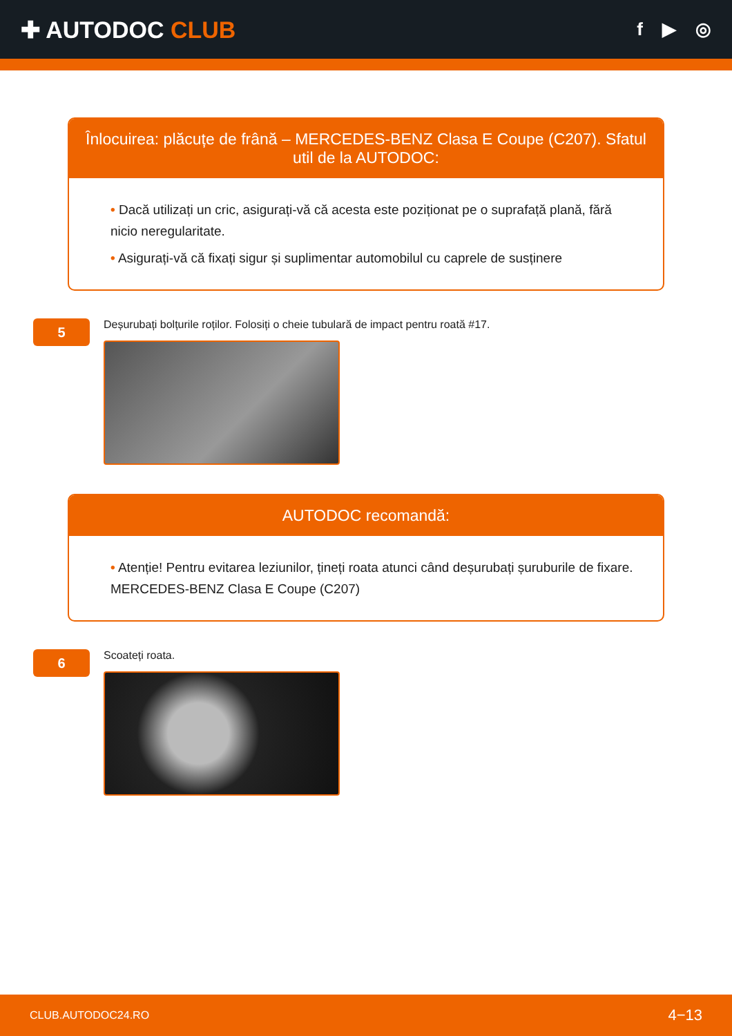✚ AUTODOC CLUB
f ▶ ◎
Înlocuirea: plăcuțe de frână – MERCEDES-BENZ Clasa E Coupe (C207). Sfatul util de la AUTODOC:
• Dacă utilizați un cric, asigurați-vă că acesta este poziționat pe o suprafață plană, fără nicio neregularitate.
• Asigurați-vă că fixați sigur și suplimentar automobilul cu caprele de susținere
5
Deșurubați bolțurile roților. Folosiți o cheie tubulară de impact pentru roată #17.
AUTODOC recomandă:
• Atenție! Pentru evitarea leziunilor, țineți roata atunci când deșurubați șuruburile de fixare. MERCEDES-BENZ Clasa E Coupe (C207)
6
Scoateți roata.
CLUB.AUTODOC24.RO 4−13